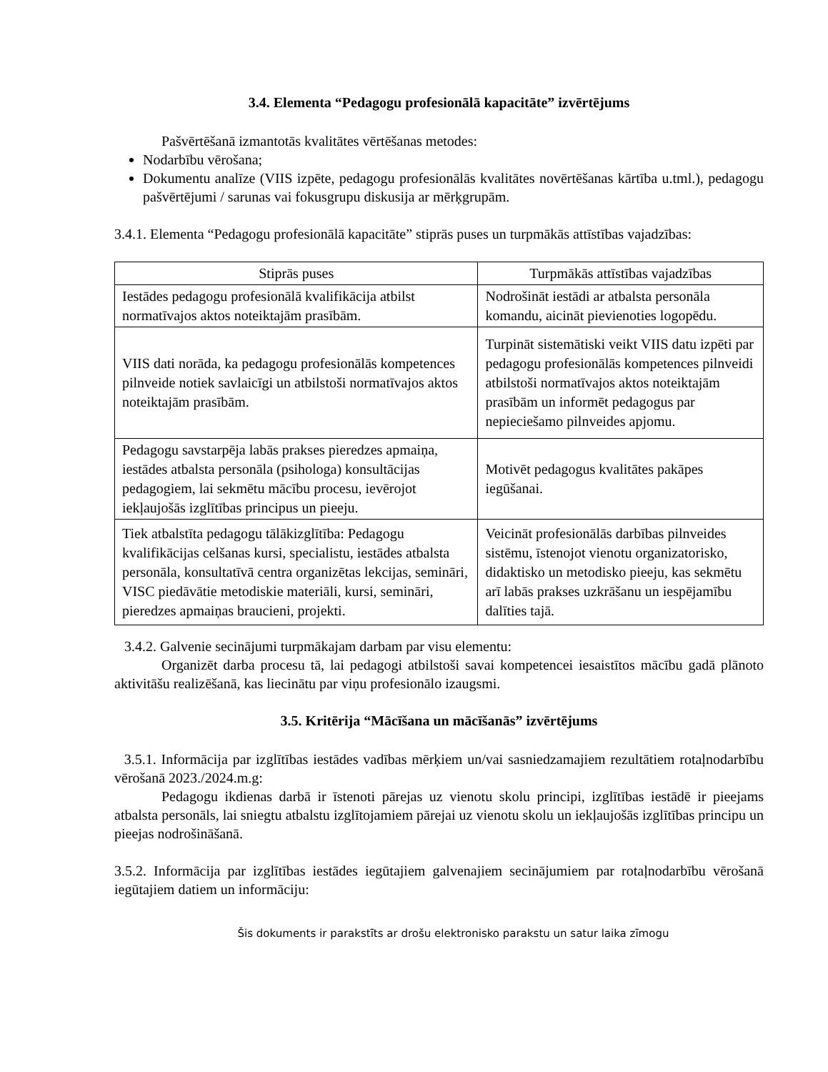3.4. Elementa “Pedagogu profesionālā kapacitāte” izvērtējums
Pašvērtēšanā izmantotās kvalitātes vērtēšanas metodes:
Nodarbību vērošana;
Dokumentu analīze (VIIS izpēte, pedagogu profesionālās kvalitātes novērtēšanas kārtība u.tml.), pedagogu pašvērtējumi / sarunas vai fokusgrupu diskusija ar mērķgrupām.
3.4.1. Elementa “Pedagogu profesionālā kapacitāte” stiprās puses un turpmākās attīstības vajadzības:
| Stiprās puses | Turpmākās attīstības vajadzības |
| --- | --- |
| Iestādes pedagogu profesionālā kvalifikācija atbilst normatīvajos aktos noteiktajām prasībām. | Nodrošināt iestādi ar atbalsta personāla komandu, aicināt pievienoties logopēdu. |
| VIIS dati norāda, ka pedagogu profesionālās kompetences pilnveide notiek savlaicīgi un atbilstoši normatīvajos aktos noteiktajām prasībām. | Turpināt sistemātiski veikt VIIS datu izpēti par pedagogu profesionālās kompetences pilnveidi atbilstoši normatīvajos aktos noteiktajām prasībām un informēt pedagogus par nepieciešamo pilnveides apjomu. |
| Pedagogu savstarpēja labās prakses pieredzes apmaiņa, iestādes atbalsta personāla (psihologa) konsultācijas pedagogiem, lai sekmētu mācību procesu, ievērojot iekļaujošās izglītības principus un pieeju. | Motivēt pedagogus kvalitātes pakāpes iegūšanai. |
| Tiek atbalstīta pedagogu tālākizglītība: Pedagogu kvalifikācijas celšanas kursi, specialistu, iestādes atbalsta personāla, konsultatīvā centra organizētas lekcijas, semināri, VISC piedāvātie metodiskie materiāli, kursi, semināri, pieredzes apmaiņas braucieni, projekti. | Veicināt profesionālās darbības pilnveides sistēmu, īstenojot vienotu organizatorisko, didaktisko un metodisko pieeju, kas sekmētu arī labās prakses uzkrāšanu un iespējamību dalīties tajā. |
3.4.2. Galvenie secinājumi turpmākajam darbam par visu elementu:
Organizēt darba procesu tā, lai pedagogi atbilstoši savai kompetencei iesaistītos mācību gadā plānoto aktivitāšu realizēšanā, kas liecinātu par viņu profesionālo izaugsmi.
3.5. Kritērija “Mācīšana un mācīšanās” izvērtējums
3.5.1. Informācija par izglītības iestādes vadības mērķiem un/vai sasniedzamajiem rezultātiem rotaļnodarbību vērošanā 2023./2024.m.g:
Pedagogu ikdienas darbā ir īstenoti pārejas uz vienotu skolu principi, izglītības iestādē ir pieejams atbalsta personāls, lai sniegtu atbalstu izglītojamiem pārejai uz vienotu skolu un iekļaujošās izglītības principu un pieejas nodrošināšanā.
3.5.2. Informācija par izglītības iestādes iegūtajiem galvenajiem secinājumiem par rotaļnodarbību vērošanā iegūtajiem datiem un informāciju:
Šis dokuments ir parakstīts ar drošu elektronisko parakstu un satur laika zīmogu